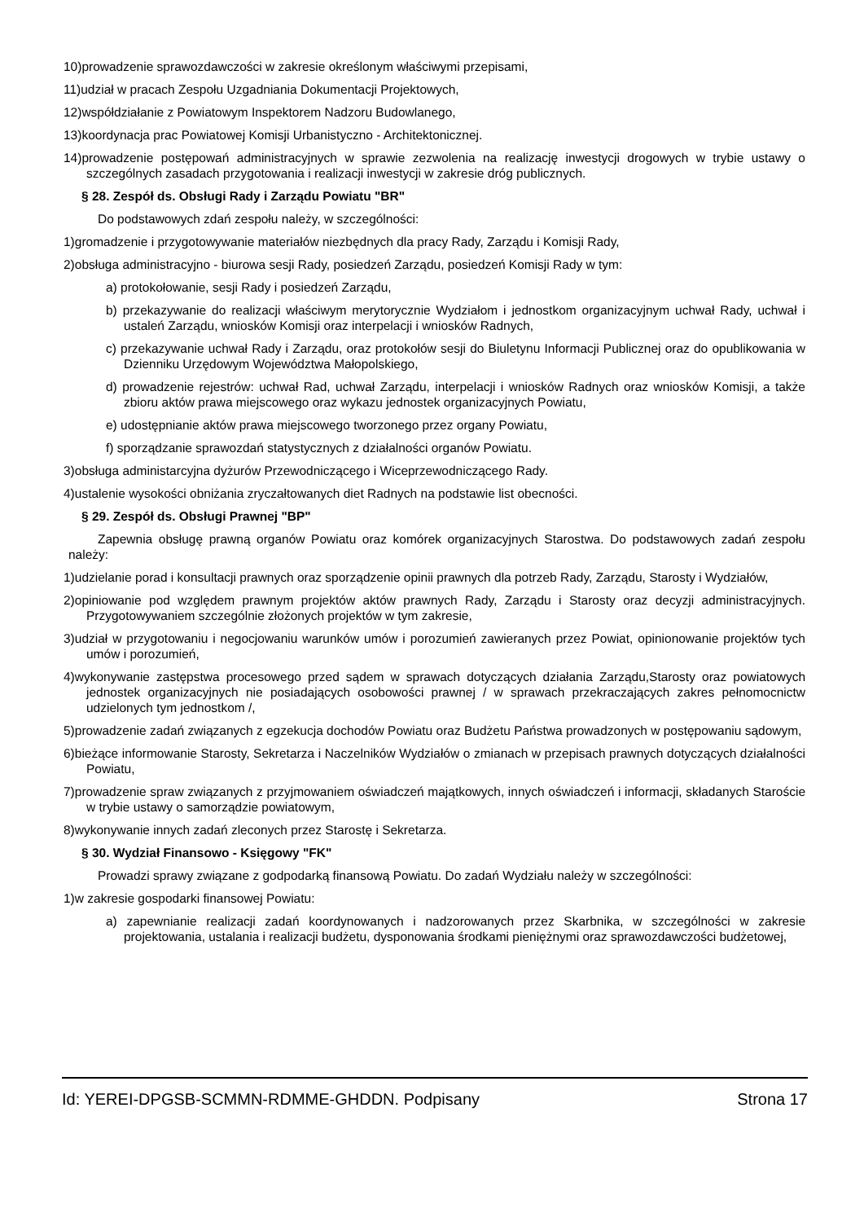10)prowadzenie sprawozdawczości w zakresie określonym właściwymi przepisami,
11)udział w pracach Zespołu Uzgadniania Dokumentacji Projektowych,
12)współdziałanie z Powiatowym Inspektorem Nadzoru Budowlanego,
13)koordynacja prac Powiatowej Komisji Urbanistyczno - Architektonicznej.
14)prowadzenie postępowań administracyjnych w sprawie zezwolenia na realizację inwestycji drogowych w trybie ustawy o szczególnych zasadach przygotowania i realizacji inwestycji w zakresie dróg publicznych.
§ 28. Zespół ds. Obsługi Rady i Zarządu Powiatu "BR"
Do podstawowych zdań zespołu należy, w szczególności:
1)gromadzenie i przygotowywanie materiałów niezbędnych dla pracy Rady, Zarządu i Komisji Rady,
2)obsługa administracyjno - biurowa sesji Rady, posiedzeń Zarządu, posiedzeń Komisji Rady w tym:
a) protokołowanie, sesji Rady i posiedzeń Zarządu,
b) przekazywanie do realizacji właściwym merytorycznie Wydziałom i jednostkom organizacyjnym uchwał Rady, uchwał i ustaleń Zarządu, wniosków Komisji oraz interpelacji i wniosków Radnych,
c) przekazywanie uchwał Rady i Zarządu, oraz protokołów sesji do Biuletynu Informacji Publicznej oraz do opublikowania w Dzienniku Urzędowym Województwa Małopolskiego,
d) prowadzenie rejestrów: uchwał Rad, uchwał Zarządu, interpelacji i wniosków Radnych oraz wniosków Komisji, a także zbioru aktów prawa miejscowego oraz wykazu jednostek organizacyjnych Powiatu,
e) udostępnianie aktów prawa miejscowego tworzonego przez organy Powiatu,
f) sporządzanie sprawozdań statystycznych z działalności organów Powiatu.
3)obsługa administarcyjna dyżurów Przewodniczącego i Wiceprzewodniczącego Rady.
4)ustalenie wysokości obniżania zryczałtowanych diet Radnych na podstawie list obecności.
§ 29. Zespół ds. Obsługi Prawnej "BP"
Zapewnia obsługę prawną organów Powiatu oraz komórek organizacyjnych Starostwa. Do podstawowych zadań zespołu należy:
1)udzielanie porad i konsultacji prawnych oraz sporządzenie opinii prawnych dla potrzeb Rady, Zarządu, Starosty i Wydziałów,
2)opiniowanie pod względem prawnym projektów aktów prawnych Rady, Zarządu i Starosty oraz decyzji administracyjnych. Przygotowywaniem szczególnie złożonych projektów w tym zakresie,
3)udział w przygotowaniu i negocjowaniu warunków umów i porozumień zawieranych przez Powiat, opinionowanie projektów tych umów i porozumień,
4)wykonywanie zastępstwa procesowego przed sądem w sprawach dotyczących działania Zarządu,Starosty oraz powiatowych jednostek organizacyjnych nie posiadających osobowości prawnej / w sprawach przekraczających zakres pełnomocnictw udzielonych tym jednostkom /,
5)prowadzenie zadań związanych z egzekucja dochodów Powiatu oraz Budżetu Państwa prowadzonych w postępowaniu sądowym,
6)bieżące informowanie Starosty, Sekretarza i Naczelników Wydziałów o zmianach w przepisach prawnych dotyczących działalności Powiatu,
7)prowadzenie spraw związanych z przyjmowaniem oświadczeń majątkowych, innych oświadczeń i informacji, składanych Staroście w trybie ustawy o samorządzie powiatowym,
8)wykonywanie innych zadań zleconych przez Starostę i Sekretarza.
§ 30. Wydział Finansowo - Księgowy "FK"
Prowadzi sprawy związane z godpodarką finansową Powiatu. Do zadań Wydziału należy w szczególności:
1)w zakresie gospodarki finansowej Powiatu:
a) zapewnianie realizacji zadań koordynowanych i nadzorowanych przez Skarbnika, w szczególności w zakresie projektowania, ustalania i realizacji budżetu, dysponowania środkami pieniężnymi oraz sprawozdawczości budżetowej,
Id: YEREI-DPGSB-SCMMN-RDMME-GHDDN. Podpisany Strona 17